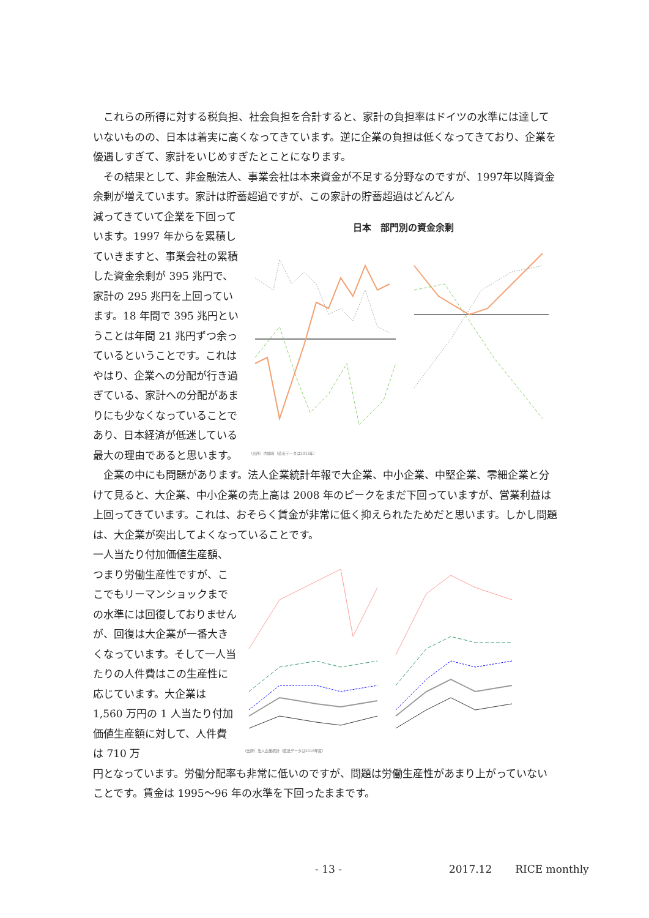これらの所得に対する税負担、社会負担を合計すると、家計の負担率はドイツの水準には達していないものの、日本は着実に高くなってきています。逆に企業の負担は低くなってきており、企業を優遇しすぎて、家計をいじめすぎたとことになります。
その結果として、非金融法人、事業会社は本来資金が不足する分野なのですが、1997年以降資金余剰が増えています。家計は貯蓄超過ですが、この家計の貯蓄超過はどんどん
減ってきていて企業を下回っています。1997 年からを累積していきますと、事業会社の累積した資金余剰が 395 兆円で、家計の 295 兆円を上回っています。18 年間で 395 兆円ということは年間 21 兆円ずつ余っているということです。これはやはり、企業への分配が行き過ぎている、家計への分配があまりにも少なくなっていることであり、日本経済が低迷している最大の理由であると思います。
日本　部門別の資金余剰
（出所）内閣府（直近データは2015年）
企業の中にも問題があります。法人企業統計年報で大企業、中小企業、中堅企業、零細企業と分けて見ると、大企業、中小企業の売上高は 2008 年のピークをまだ下回っていますが、営業利益は上回ってきています。これは、おそらく賃金が非常に低く抑えられたためだと思います。しかし問題は、大企業が突出してよくなっていることです。
一人当たり付加価値生産額、つまり労働生産性ですが、ここでもリーマンショックまでの水準には回復しておりませんが、回復は大企業が一番大きくなっています。そして一人当たりの人件費はこの生産性に応じています。大企業は 1,560 万円の 1 人当たり付加価値生産額に対して、人件費は 710 万
（出所）法人企業統計（直近データは2016年度）
円となっています。労働分配率も非常に低いのですが、問題は労働生産性があまり上がっていないことです。賃金は 1995～96 年の水準を下回ったままです。
- 13 - 2017.12 RICE monthly